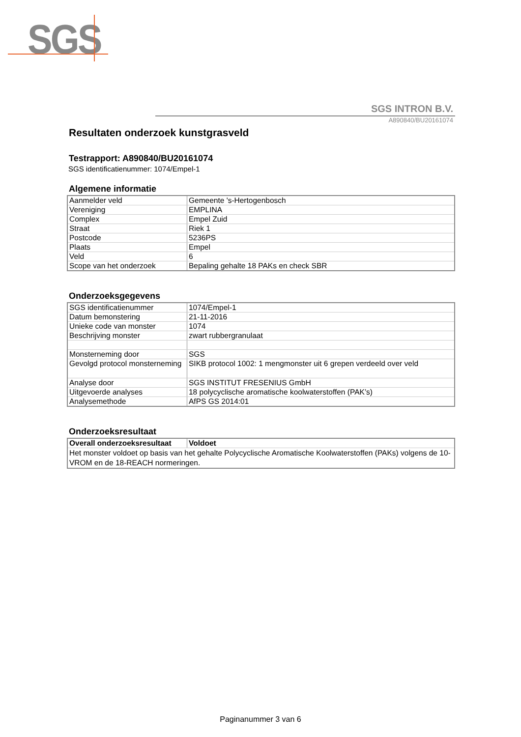SGS
SGS INTRON B.V.
A890840/BU20161074
Resultaten onderzoek kunstgrasveld
Testrapport: A890840/BU20161074
SGS identificatienummer: 1074/Empel-1
Algemene informatie
| Aanmelder veld | Gemeente 's-Hertogenbosch |
| Vereniging | EMPLINA |
| Complex | Empel Zuid |
| Straat | Riek 1 |
| Postcode | 5236PS |
| Plaats | Empel |
| Veld | 6 |
| Scope van het onderzoek | Bepaling gehalte 18 PAKs en check SBR |
Onderzoeksgegevens
| SGS identificatienummer | 1074/Empel-1 |
| Datum bemonstering | 21-11-2016 |
| Unieke code van monster | 1074 |
| Beschrijving monster | zwart rubbergranulaat |
| Monsterneming door | SGS |
| Gevolgd protocol monsterneming | SIKB protocol 1002: 1 mengmonster uit 6 grepen verdeeld over veld |
| Analyse door | SGS INSTITUT FRESENIUS GmbH |
| Uitgevoerde analyses | 18 polycyclische aromatische koolwaterstoffen (PAK’s) |
| Analysemethode | AfPS GS 2014:01 |
Onderzoeksresultaat
| Overall onderzoeksresultaat | Voldoet |
| Het monster voldoet op basis van het gehalte Polycyclische Aromatische Koolwaterstoffen (PAKs) volgens de 10-VROM en de 18-REACH normeringen. | |
Paginanummer 3 van 6